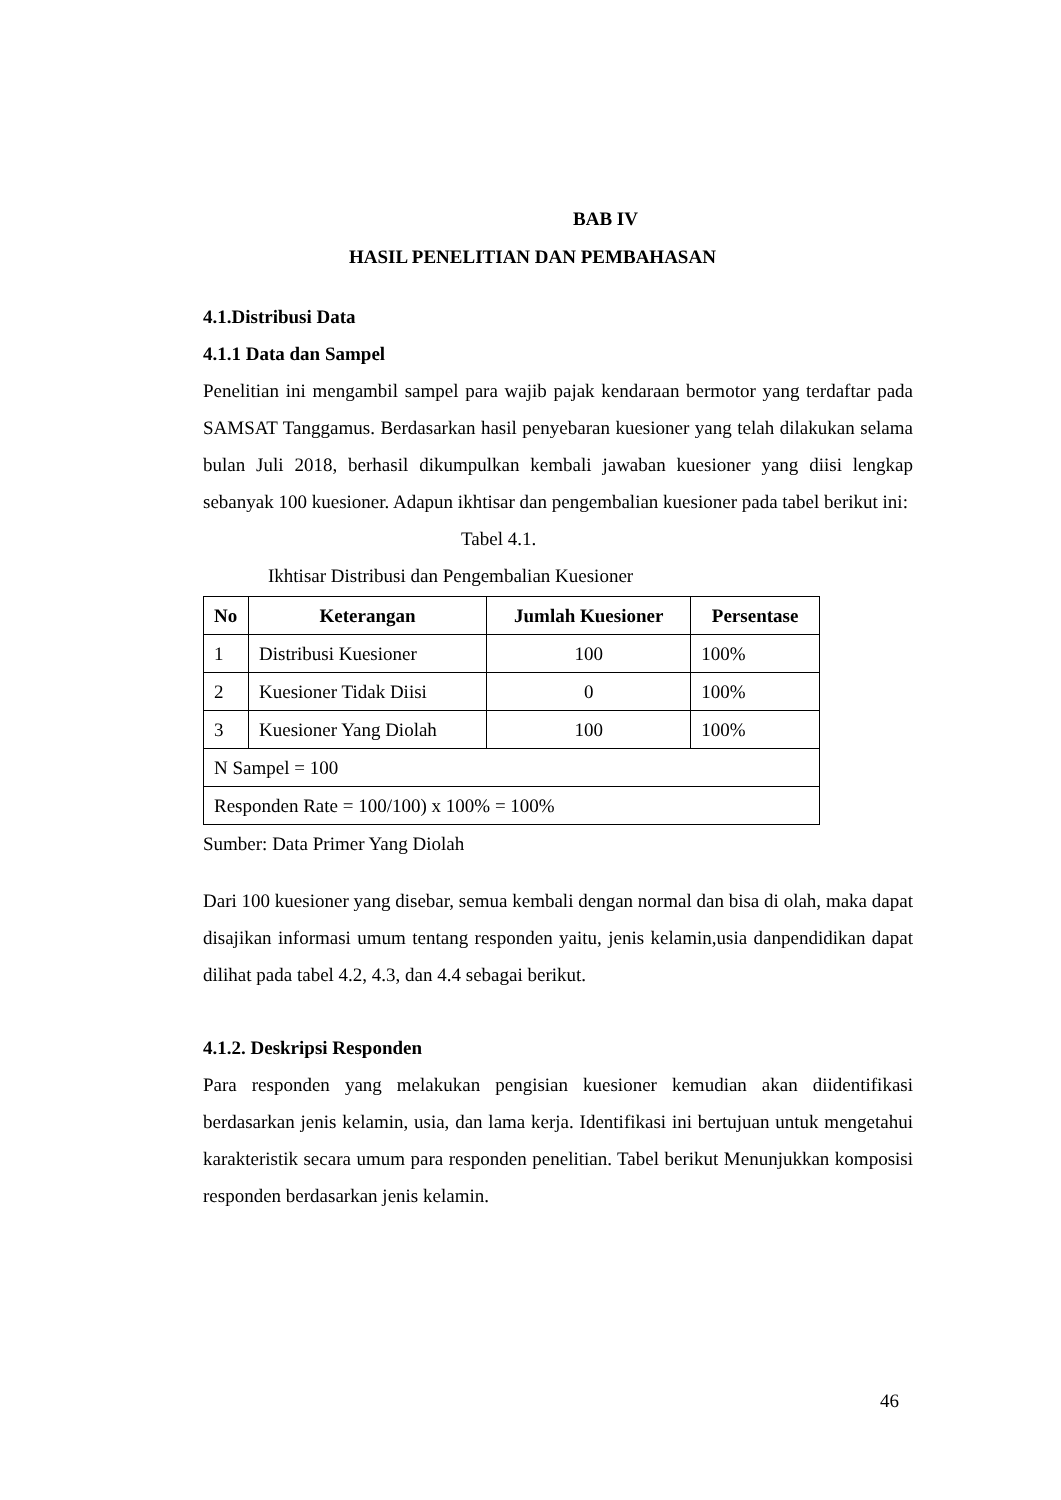BAB IV
HASIL PENELITIAN DAN PEMBAHASAN
4.1.Distribusi Data
4.1.1 Data dan Sampel
Penelitian ini mengambil sampel para wajib pajak kendaraan bermotor yang terdaftar pada SAMSAT Tanggamus. Berdasarkan hasil penyebaran kuesioner yang telah dilakukan selama bulan Juli 2018, berhasil dikumpulkan kembali jawaban kuesioner yang diisi lengkap sebanyak 100 kuesioner. Adapun ikhtisar dan pengembalian kuesioner pada tabel berikut ini:
Tabel 4.1.
Ikhtisar Distribusi dan Pengembalian Kuesioner
| No | Keterangan | Jumlah Kuesioner | Persentase |
| --- | --- | --- | --- |
| 1 | Distribusi Kuesioner | 100 | 100% |
| 2 | Kuesioner Tidak Diisi | 0 | 100% |
| 3 | Kuesioner Yang Diolah | 100 | 100% |
| N Sampel = 100 | | | |
| Responden Rate = 100/100) x 100% = 100% | | | |
Sumber: Data Primer Yang Diolah
Dari 100 kuesioner yang disebar, semua kembali dengan normal dan bisa di olah, maka dapat disajikan informasi umum tentang responden yaitu, jenis kelamin,usia danpendidikan dapat dilihat pada tabel 4.2, 4.3, dan 4.4 sebagai berikut.
4.1.2. Deskripsi Responden
Para responden yang melakukan pengisian kuesioner kemudian akan diidentifikasi berdasarkan jenis kelamin, usia, dan lama kerja. Identifikasi ini bertujuan untuk mengetahui karakteristik secara umum para responden penelitian. Tabel berikut Menunjukkan komposisi responden berdasarkan jenis kelamin.
46